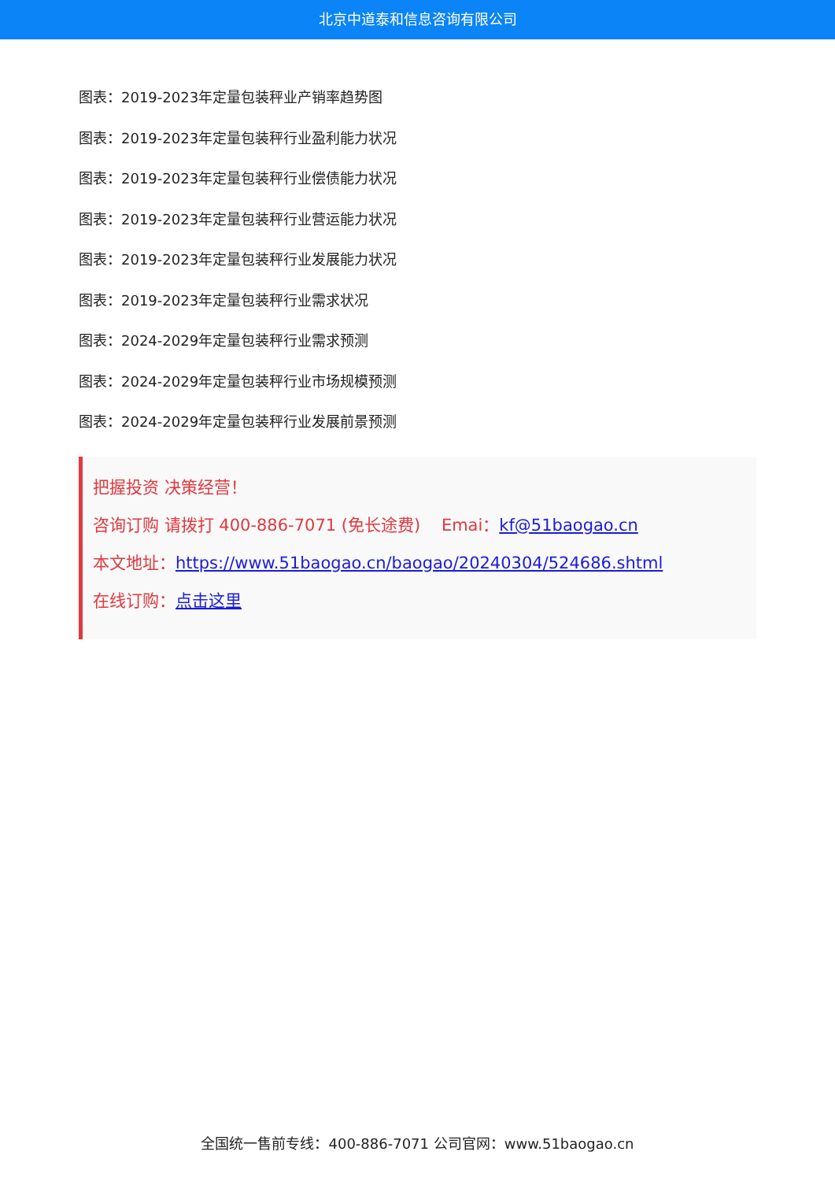北京中道泰和信息咨询有限公司
图表：2019-2023年定量包装秤业产销率趋势图
图表：2019-2023年定量包装秤行业盈利能力状况
图表：2019-2023年定量包装秤行业偿债能力状况
图表：2019-2023年定量包装秤行业营运能力状况
图表：2019-2023年定量包装秤行业发展能力状况
图表：2019-2023年定量包装秤行业需求状况
图表：2024-2029年定量包装秤行业需求预测
图表：2024-2029年定量包装秤行业市场规模预测
图表：2024-2029年定量包装秤行业发展前景预测
把握投资 决策经营！
咨询订购 请拨打 400-886-7071 (免长途费) Emai：kf@51baogao.cn
本文地址：https://www.51baogao.cn/baogao/20240304/524686.shtml
在线订购：点击这里
全国统一售前专线：400-886-7071 公司官网：www.51baogao.cn